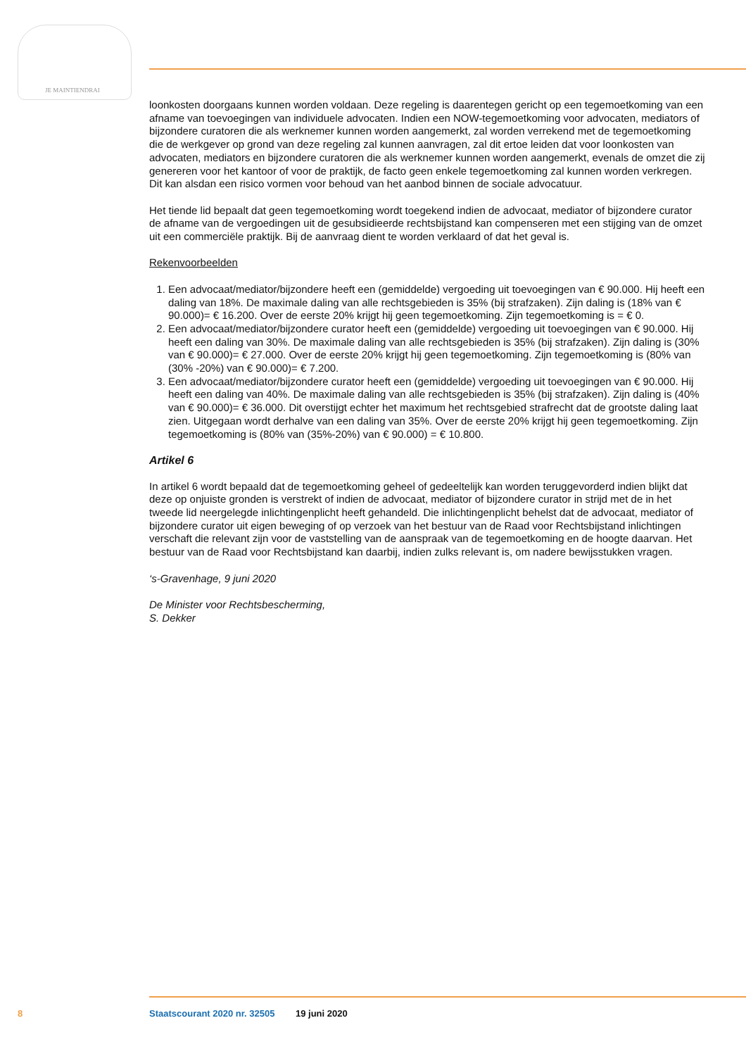JE MAINTIENDRAI
loonkosten doorgaans kunnen worden voldaan. Deze regeling is daarentegen gericht op een tege­moetkoming van een afname van toevoegingen van individuele advocaten. Indien een NOW-tegemoetkoming voor advocaten, mediators of bijzondere curatoren die als werknemer kunnen worden aangemerkt, zal worden verrekend met de tegemoetkoming die de werkgever op grond van deze regeling zal kunnen aanvragen, zal dit ertoe leiden dat voor loonkosten van advocaten, mediators en bijzondere curatoren die als werknemer kunnen worden aangemerkt, evenals de omzet die zij genereren voor het kantoor of voor de praktijk, de facto geen enkele tegemoetkoming zal kunnen worden verkregen. Dit kan alsdan een risico vormen voor behoud van het aanbod binnen de sociale advocatuur.
Het tiende lid bepaalt dat geen tegemoetkoming wordt toegekend indien de advocaat, mediator of bijzondere curator de afname van de vergoedingen uit de gesubsidieerde rechtsbijstand kan compen­seren met een stijging van de omzet uit een commerciële praktijk. Bij de aanvraag dient te worden verklaard of dat het geval is.
Rekenvoorbeelden
1. Een advocaat/mediator/bijzondere heeft een (gemiddelde) vergoeding uit toevoegingen van € 90.000. Hij heeft een daling van 18%. De maximale daling van alle rechtsgebieden is 35% (bij strafzaken). Zijn daling is (18% van € 90.000)= € 16.200. Over de eerste 20% krijgt hij geen tegemoetkoming. Zijn tegemoetkoming is = € 0.
2. Een advocaat/mediator/bijzondere curator heeft een (gemiddelde) vergoeding uit toevoegingen van € 90.000. Hij heeft een daling van 30%. De maximale daling van alle rechtsgebieden is 35% (bij strafzaken). Zijn daling is (30% van € 90.000)= € 27.000. Over de eerste 20% krijgt hij geen tegemoetkoming. Zijn tegemoetkoming is (80% van (30% -20%) van € 90.000)= € 7.200.
3. Een advocaat/mediator/bijzondere curator heeft een (gemiddelde) vergoeding uit toevoegingen van € 90.000. Hij heeft een daling van 40%. De maximale daling van alle rechtsgebieden is 35% (bij strafzaken). Zijn daling is (40% van € 90.000)= € 36.000. Dit overstijgt echter het maximum het rechtsgebied strafrecht dat de grootste daling laat zien. Uitgegaan wordt derhalve van een daling van 35%. Over de eerste 20% krijgt hij geen tegemoetkoming. Zijn tegemoetkoming is (80% van (35%-20%) van € 90.000) = € 10.800.
Artikel 6
In artikel 6 wordt bepaald dat de tegemoetkoming geheel of gedeeltelijk kan worden teruggevorderd indien blijkt dat deze op onjuiste gronden is verstrekt of indien de advocaat, mediator of bijzondere curator in strijd met de in het tweede lid neergelegde inlichtingenplicht heeft gehandeld. Die inlichtin­genplicht behelst dat de advocaat, mediator of bijzondere curator uit eigen beweging of op verzoek van het bestuur van de Raad voor Rechtsbijstand inlichtingen verschaft die relevant zijn voor de vaststelling van de aanspraak van de tegemoetkoming en de hoogte daarvan. Het bestuur van de Raad voor Rechtsbijstand kan daarbij, indien zulks relevant is, om nadere bewijsstukken vragen.
‘s-Gravenhage, 9 juni 2020
De Minister voor Rechtsbescherming,
S. Dekker
8 Staatscourant 2020 nr. 32505 19 juni 2020